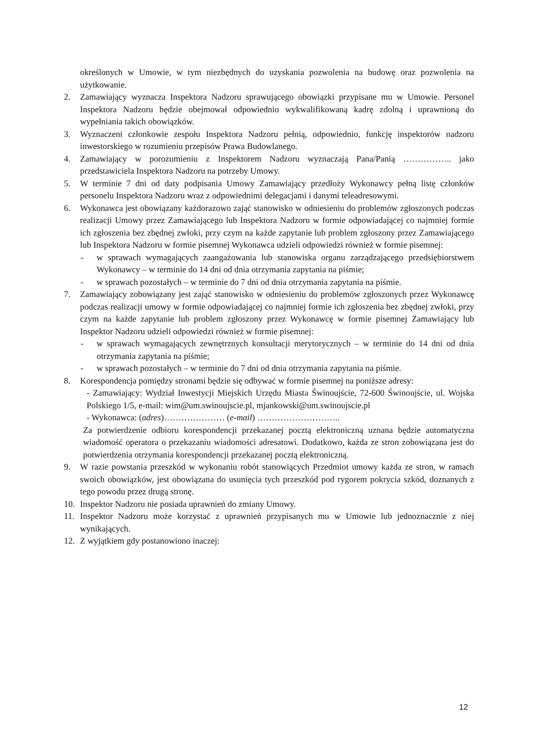określonych w Umowie, w tym niezbędnych do uzyskania pozwolenia na budowę oraz pozwolenia na użytkowanie.
2. Zamawiający wyznacza Inspektora Nadzoru sprawującego obowiązki przypisane mu w Umowie. Personel Inspektora Nadzoru będzie obejmował odpowiednio wykwalifikowaną kadrę zdolną i uprawnioną do wypełniania takich obowiązków.
3. Wyznaczeni członkowie zespołu Inspektora Nadzoru pełnią, odpowiednio, funkcję inspektorów nadzoru inwestorskiego w rozumieniu przepisów Prawa Budowlanego.
4. Zamawiający w porozumieniu z Inspektorem Nadzoru wyznaczają Pana/Panią …………….. jako przedstawiciela Inspektora Nadzoru na potrzeby Umowy.
5. W terminie 7 dni od daty podpisania Umowy Zamawiający przedłoży Wykonawcy pełną listę członków personelu Inspektora Nadzoru wraz z odpowiednimi delegacjami i danymi teleadresowymi.
6. Wykonawca jest obowiązany każdorazowo zająć stanowisko w odniesieniu do problemów zgłoszonych podczas realizacji Umowy przez Zamawiającego lub Inspektora Nadzoru w formie odpowiadającej co najmniej formie ich zgłoszenia bez zbędnej zwłoki, przy czym na każde zapytanie lub problem zgłoszony przez Zamawiającego lub Inspektora Nadzoru w formie pisemnej Wykonawca udzieli odpowiedzi również w formie pisemnej:
- w sprawach wymagających zaangażowania lub stanowiska organu zarządzającego przedsiębiorstwem Wykonawcy – w terminie do 14 dni od dnia otrzymania zapytania na piśmie;
- w sprawach pozostałych – w terminie do 7 dni od dnia otrzymania zapytania na piśmie.
7. Zamawiający zobowiązany jest zająć stanowisko w odniesieniu do problemów zgłoszonych przez Wykonawcę podczas realizacji umowy w formie odpowiadającej co najmniej formie ich zgłoszenia bez zbędnej zwłoki, przy czym na każde zapytanie lub problem zgłoszony przez Wykonawcę w formie pisemnej Zamawiający lub Inspektor Nadzoru udzieli odpowiedzi również w formie pisemnej:
- w sprawach wymagających zewnętrznych konsultacji merytorycznych – w terminie do 14 dni od dnia otrzymania zapytania na piśmie;
- w sprawach pozostałych – w terminie do 7 dni od dnia otrzymania zapytania na piśmie.
8. Korespondencja pomiędzy stronami będzie się odbywać w formie pisemnej na poniższe adresy:
- Zamawiający: Wydział Inwestycji Miejskich Urzędu Miasta Świnoujście, 72-600 Świnoujście, ul. Wojska Polskiego 1/5, e-mail: wim@um.swinoujscie.pl, mjankowski@um.swinoujscie.pl
- Wykonawca: (adres)………………… (e-mail) ………………………..
Za potwierdzenie odbioru korespondencji przekazanej pocztą elektroniczną uznana będzie automatyczna wiadomość operatora o przekazaniu wiadomości adresatowi. Dodatkowo, każda ze stron zobowiązana jest do potwierdzenia otrzymania korespondencji przekazanej pocztą elektroniczną.
9. W razie powstania przeszkód w wykonaniu robót stanowiących Przedmiot umowy każda ze stron, w ramach swoich obowiązków, jest obowiązana do usunięcia tych przeszkód pod rygorem pokrycia szkód, doznanych z tego powodu przez drugą stronę.
10. Inspektor Nadzoru nie posiada uprawnień do zmiany Umowy.
11. Inspektor Nadzoru może korzystać z uprawnień przypisanych mu w Umowie lub jednoznacznie z niej wynikających.
12. Z wyjątkiem gdy postanowiono inaczej:
12